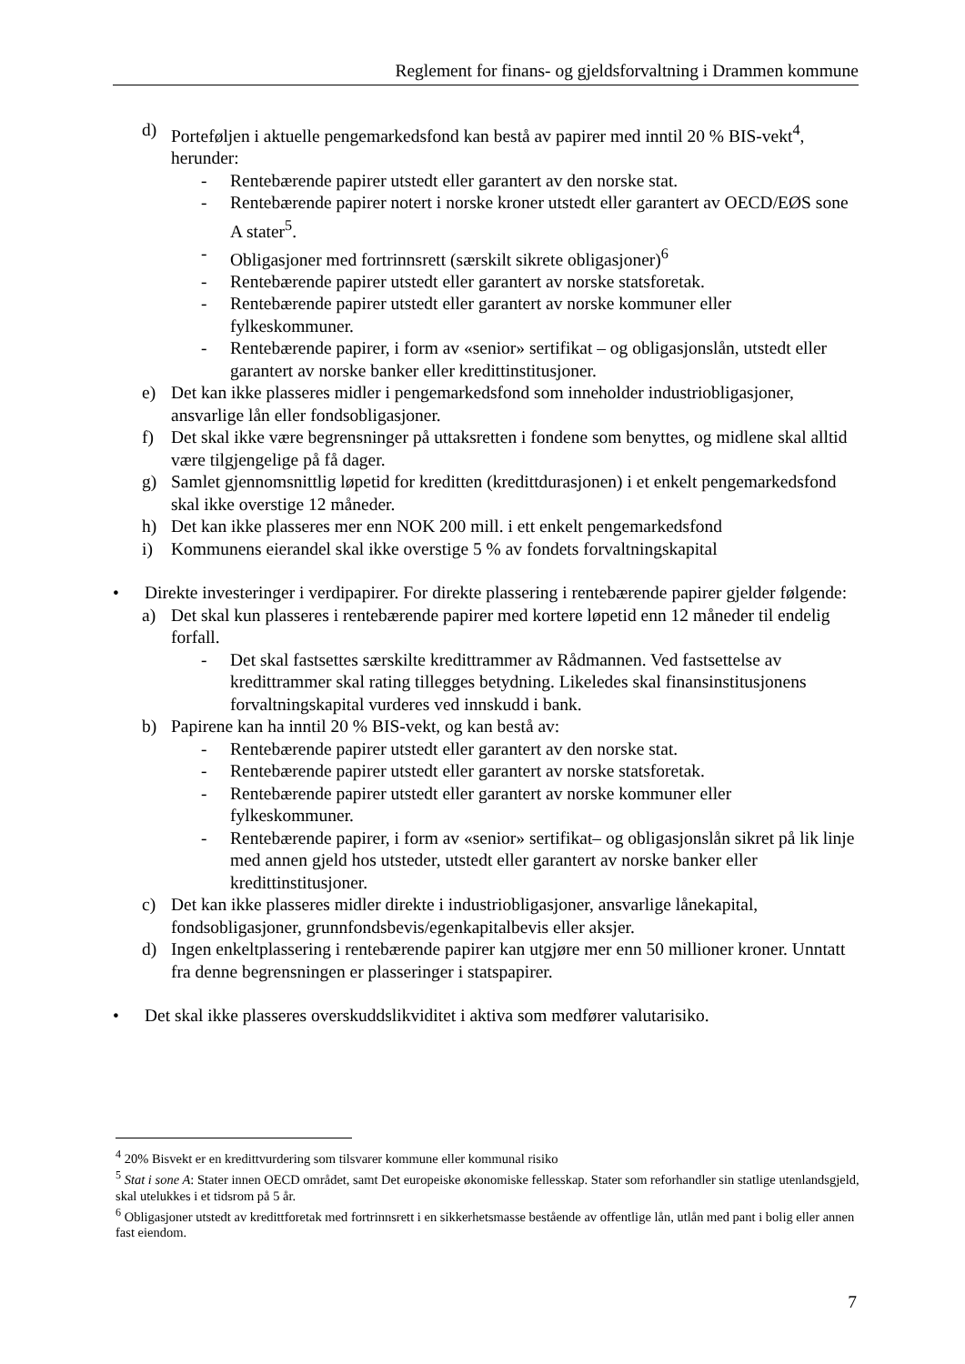Reglement for finans- og gjeldsforvaltning i Drammen kommune
d) Porteføljen i aktuelle pengemarkedsfond kan bestå av papirer med inntil 20 % BIS-vekt<sup>4</sup>, herunder:
- Rentebærende papirer utstedt eller garantert av den norske stat.
- Rentebærende papirer notert i norske kroner utstedt eller garantert av OECD/EØS sone A stater<sup>5</sup>.
- Obligasjoner med fortrinnsrett (særskilt sikrete obligasjoner)<sup>6</sup>
- Rentebærende papirer utstedt eller garantert av norske statsforetak.
- Rentebærende papirer utstedt eller garantert av norske kommuner eller fylkeskommuner.
- Rentebærende papirer, i form av «senior» sertifikat – og obligasjonslån, utstedt eller garantert av norske banker eller kredittinstitusjoner.
e) Det kan ikke plasseres midler i pengemarkedsfond som inneholder industriobligasjoner, ansvarlige lån eller fondsobligasjoner.
f) Det skal ikke være begrensninger på uttaksretten i fondene som benyttes, og midlene skal alltid være tilgjengelige på få dager.
g) Samlet gjennomsnittlig løpetid for kreditten (kredittdurasjonen) i et enkelt pengemarkedsfond skal ikke overstige 12 måneder.
h) Det kan ikke plasseres mer enn NOK 200 mill. i ett enkelt pengemarkedsfond
i) Kommunens eierandel skal ikke overstige 5 % av fondets forvaltningskapital
• Direkte investeringer i verdipapirer. For direkte plassering i rentebærende papirer gjelder følgende:
a) Det skal kun plasseres i rentebærende papirer med kortere løpetid enn 12 måneder til endelig forfall.
- Det skal fastsettes særskilte kredittrammer av Rådmannen. Ved fastsettelse av kredittrammer skal rating tillegges betydning. Likeledes skal finansinstitusjonens forvaltningskapital vurderes ved innskudd i bank.
b) Papirene kan ha inntil 20 % BIS-vekt, og kan bestå av:
- Rentebærende papirer utstedt eller garantert av den norske stat.
- Rentebærende papirer utstedt eller garantert av norske statsforetak.
- Rentebærende papirer utstedt eller garantert av norske kommuner eller fylkeskommuner.
- Rentebærende papirer, i form av «senior» sertifikat– og obligasjonslån sikret på lik linje med annen gjeld hos utsteder, utstedt eller garantert av norske banker eller kredittinstitusjoner.
c) Det kan ikke plasseres midler direkte i industriobligasjoner, ansvarlige lånekapital, fondsobligasjoner, grunnfondsbevis/egenkapitalbevis eller aksjer.
d) Ingen enkeltplassering i rentebærende papirer kan utgjøre mer enn 50 millioner kroner. Unntatt fra denne begrensningen er plasseringer i statspapirer.
• Det skal ikke plasseres overskuddslikviditet i aktiva som medfører valutarisiko.
<sup>4</sup> 20% Bisvekt er en kredittvurdering som tilsvarer kommune eller kommunal risiko
<sup>5</sup> Stat i sone A: Stater innen OECD området, samt Det europeiske økonomiske fellesskap. Stater som reforhandler sin statlige utenlandsgjeld, skal utelukkes i et tidsrom på 5 år.
<sup>6</sup> Obligasjoner utstedt av kredittforetak med fortrinnsrett i en sikkerhetsmasse bestående av offentlige lån, utlån med pant i bolig eller annen fast eiendom.
7